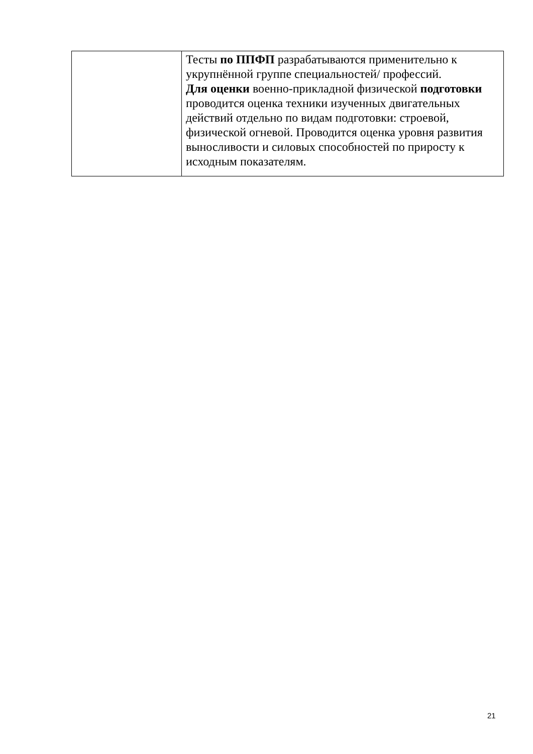| | Тесты по ППФП разрабатываются применительно к укрупнённой группе специальностей/ профессий. Для оценки военно-прикладной физической подготовки проводится оценка техники изученных двигательных действий отдельно по видам подготовки: строевой, физической огневой. Проводится оценка уровня развития выносливости и силовых способностей по приросту к исходным показателям. |
21